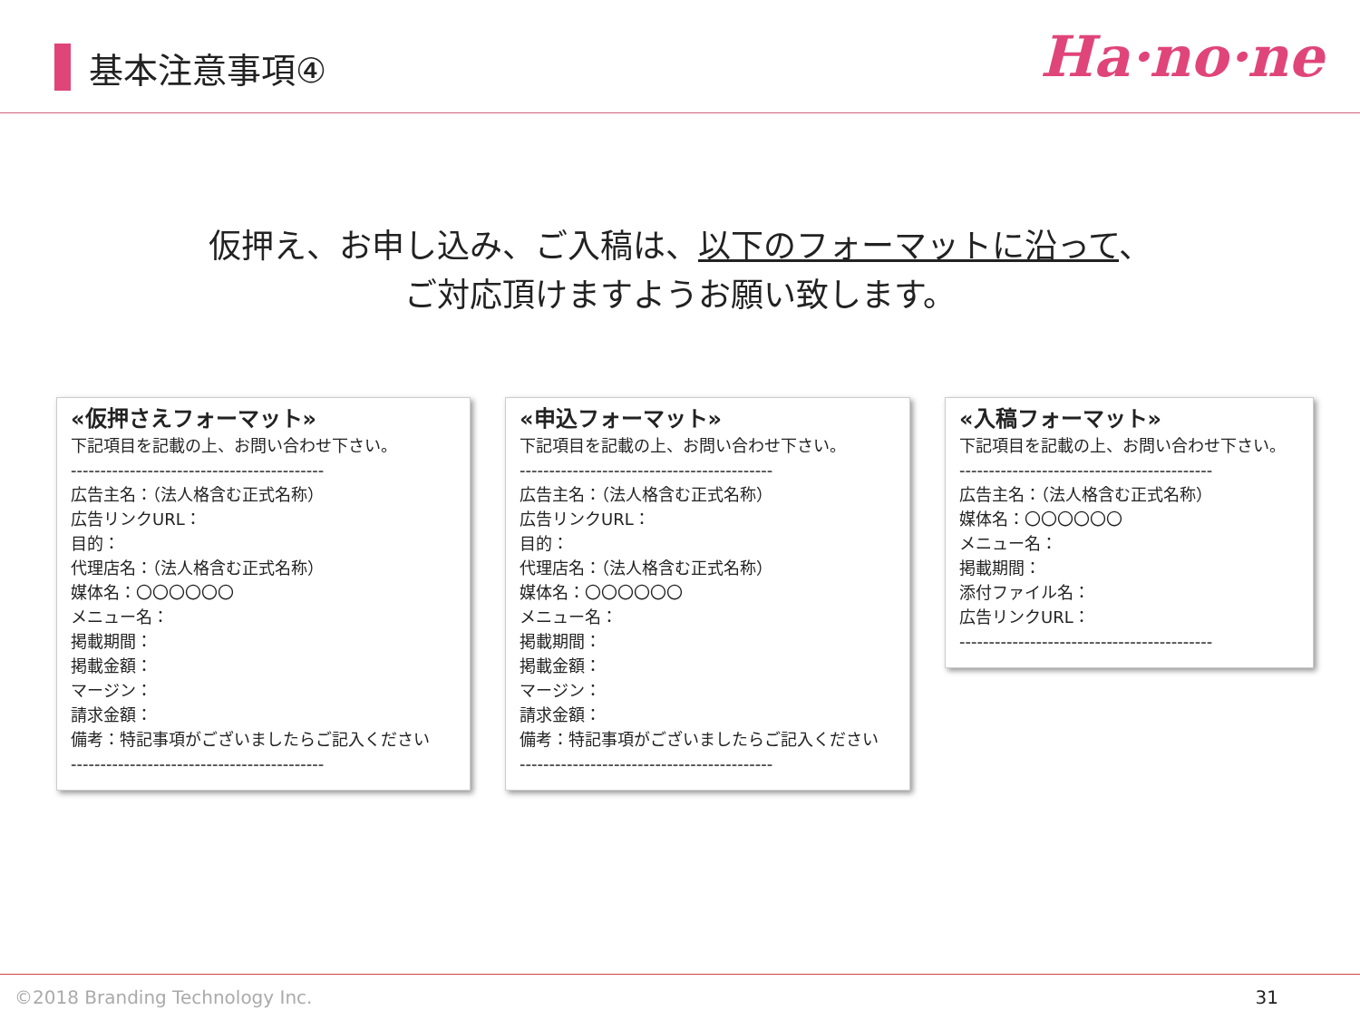基本注意事項④
Ha·no·ne
仮押え、お申し込み、ご入稿は、以下のフォーマットに沿って、
ご対応頂けますようお願い致します。
«仮押さえフォーマット»
下記項目を記載の上、お問い合わせ下さい。
-------------------------------------------
広告主名：（法人格含む正式名称）
広告リンクURL：
目的：
代理店名：（法人格含む正式名称）
媒体名：〇〇〇〇〇〇
メニュー名：
掲載期間：
掲載金額：
マージン：
請求金額：
備考：特記事項がございましたらご記入ください
-------------------------------------------
«申込フォーマット»
下記項目を記載の上、お問い合わせ下さい。
-------------------------------------------
広告主名：（法人格含む正式名称）
広告リンクURL：
目的：
代理店名：（法人格含む正式名称）
媒体名：〇〇〇〇〇〇
メニュー名：
掲載期間：
掲載金額：
マージン：
請求金額：
備考：特記事項がございましたらご記入ください
-------------------------------------------
«入稿フォーマット»
下記項目を記載の上、お問い合わせ下さい。
-------------------------------------------
広告主名：（法人格含む正式名称）
媒体名：〇〇〇〇〇〇
メニュー名：
掲載期間：
添付ファイル名：
広告リンクURL：
-------------------------------------------
©2018 Branding Technology Inc. 31